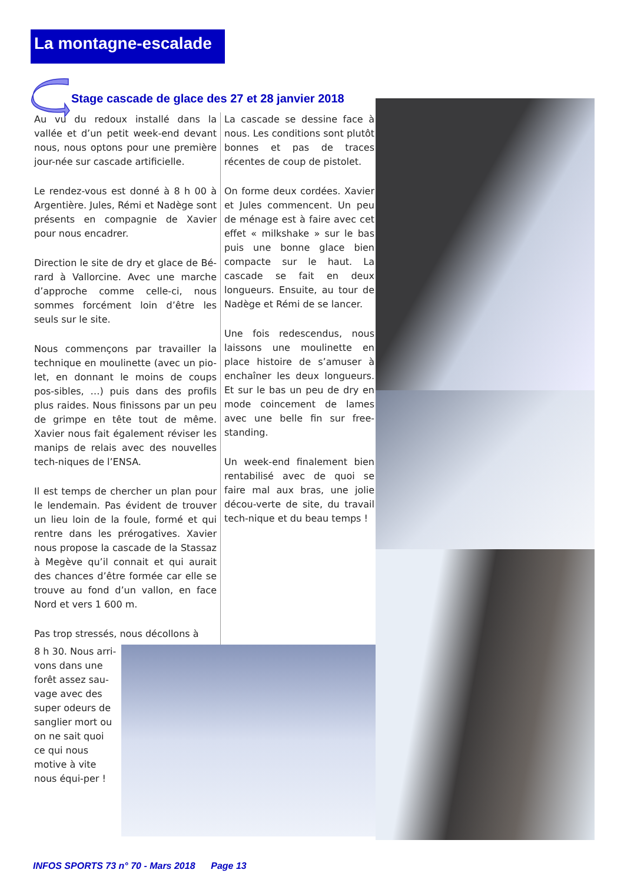La montagne-escalade
Stage cascade de glace des 27 et 28 janvier 2018
Au vu du redoux installé dans la vallée et d’un petit week-end devant nous, nous optons pour une première jour-née sur cascade artificielle.
Le rendez-vous est donné à 8 h 00 à Argentière. Jules, Rémi et Nadège sont présents en compagnie de Xavier pour nous encadrer.
Direction le site de dry et glace de Bé-rard à Vallorcine. Avec une marche d’approche comme celle-ci, nous sommes forcément loin d’être les seuls sur le site.
Nous commençons par travailler la technique en moulinette (avec un pio-let, en donnant le moins de coups pos-sibles, …) puis dans des profils plus raides. Nous finissons par un peu de grimpe en tête tout de même. Xavier nous fait également réviser les manips de relais avec des nouvelles tech-niques de l’ENSA.
Il est temps de chercher un plan pour le lendemain. Pas évident de trouver un lieu loin de la foule, formé et qui rentre dans les prérogatives. Xavier nous propose la cascade de la Stassaz à Megève qu’il connait et qui aurait des chances d’être formée car elle se trouve au fond d’un vallon, en face Nord et vers 1 600 m.
Pas trop stressés, nous décollons à
La cascade se dessine face à nous. Les conditions sont plutôt bonnes et pas de traces récentes de coup de pistolet.
On forme deux cordées. Xavier et Jules commencent. Un peu de ménage est à faire avec cet effet « milkshake » sur le bas puis une bonne glace bien compacte sur le haut. La cascade se fait en deux longueurs. Ensuite, au tour de Nadège et Rémi de se lancer.
Une fois redescendus, nous laissons une moulinette en place histoire de s’amuser à enchaîner les deux longueurs. Et sur le bas un peu de dry en mode coincement de lames avec une belle fin sur free-standing.
Un week-end finalement bien rentabilisé avec de quoi se faire mal aux bras, une jolie décou-verte de site, du travail tech-nique et du beau temps !
8 h 30. Nous arri-vons dans une forêt assez sau-vage avec des super odeurs de sanglier mort ou on ne sait quoi ce qui nous motive à vite nous équi-per !
INFOS SPORTS 73 n° 70 - Mars 2018 Page 13